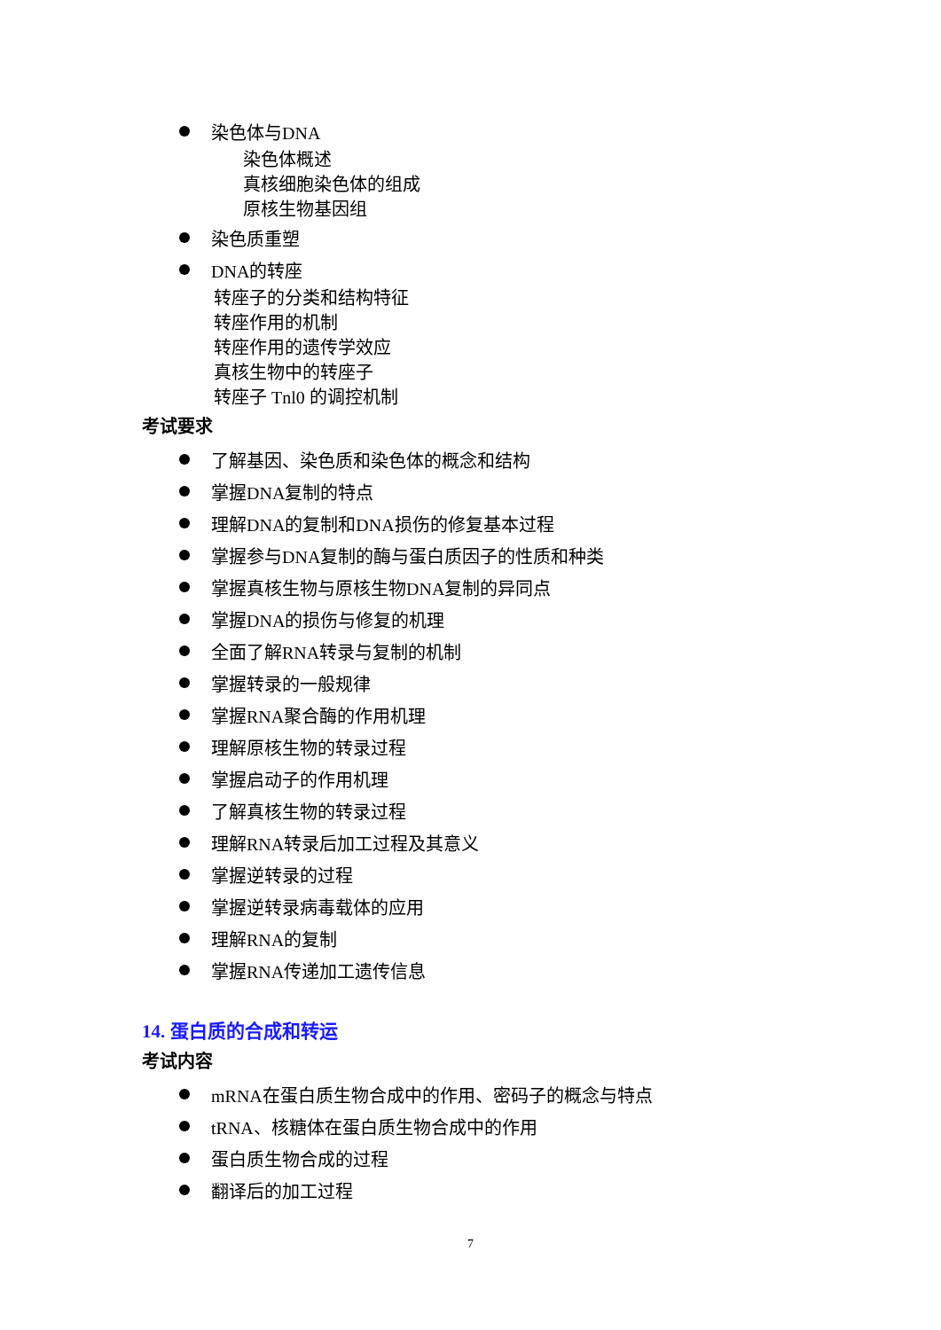染色体与DNA
染色体概述
真核细胞染色体的组成
原核生物基因组
染色质重塑
DNA的转座
转座子的分类和结构特征
转座作用的机制
转座作用的遗传学效应
真核生物中的转座子
转座子 Tnl0 的调控机制
考试要求
了解基因、染色质和染色体的概念和结构
掌握DNA复制的特点
理解DNA的复制和DNA损伤的修复基本过程
掌握参与DNA复制的酶与蛋白质因子的性质和种类
掌握真核生物与原核生物DNA复制的异同点
掌握DNA的损伤与修复的机理
全面了解RNA转录与复制的机制
掌握转录的一般规律
掌握RNA聚合酶的作用机理
理解原核生物的转录过程
掌握启动子的作用机理
了解真核生物的转录过程
理解RNA转录后加工过程及其意义
掌握逆转录的过程
掌握逆转录病毒载体的应用
理解RNA的复制
掌握RNA传递加工遗传信息
14. 蛋白质的合成和转运
考试内容
mRNA在蛋白质生物合成中的作用、密码子的概念与特点
tRNA、核糖体在蛋白质生物合成中的作用
蛋白质生物合成的过程
翻译后的加工过程
7